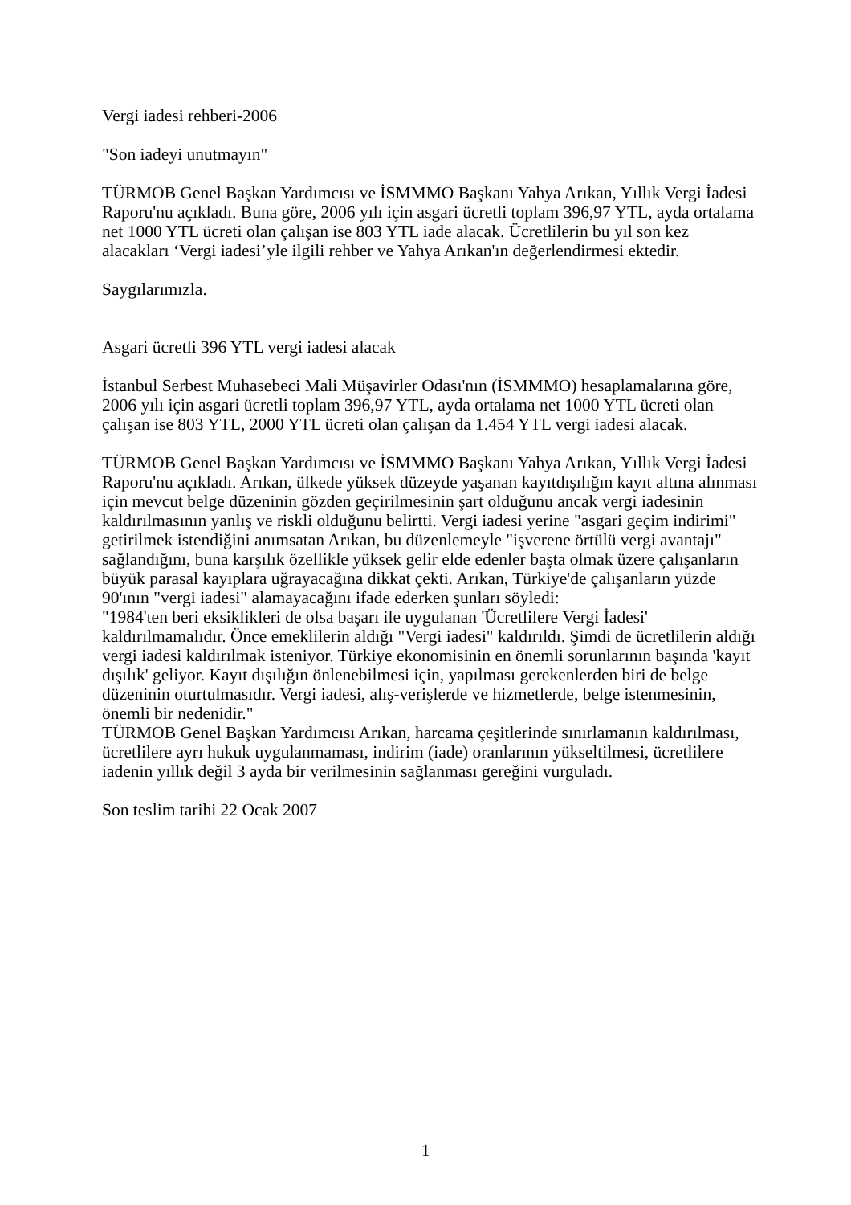Vergi iadesi rehberi-2006
"Son iadeyi unutmayın"
TÜRMOB Genel Başkan Yardımcısı ve İSMMMO Başkanı Yahya Arıkan, Yıllık Vergi İadesi Raporu'nu açıkladı. Buna göre, 2006 yılı için asgari ücretli toplam 396,97 YTL, ayda ortalama net 1000 YTL ücreti olan çalışan ise 803 YTL iade alacak. Ücretlilerin bu yıl son kez alacakları ‘Vergi iadesi’yle ilgili rehber ve Yahya Arıkan'ın değerlendirmesi ektedir.
Saygılarımızla.
Asgari ücretli 396 YTL vergi iadesi alacak
İstanbul Serbest Muhasebeci Mali Müşavirler Odası'nın (İSMMMO) hesaplamalarına göre, 2006 yılı için asgari ücretli toplam 396,97 YTL, ayda ortalama net 1000 YTL ücreti olan çalışan ise 803 YTL, 2000 YTL ücreti olan çalışan da 1.454 YTL vergi iadesi alacak.
TÜRMOB Genel Başkan Yardımcısı ve İSMMMO Başkanı Yahya Arıkan, Yıllık Vergi İadesi Raporu'nu açıkladı. Arıkan, ülkede yüksek düzeyde yaşanan kayıtdışılığın kayıt altına alınması için mevcut belge düzeninin gözden geçirilmesinin şart olduğunu ancak vergi iadesinin kaldırılmasının yanlış ve riskli olduğunu belirtti. Vergi iadesi yerine "asgari geçim indirimi" getirilmek istendiğini anımsatan Arıkan, bu düzenlemeyle "işverene örtülü vergi avantajı" sağlandığını, buna karşılık özellikle yüksek gelir elde edenler başta olmak üzere çalışanların büyük parasal kayıplara uğrayacağına dikkat çekti. Arıkan, Türkiye'de çalışanların yüzde 90'ının "vergi iadesi" alamayacağını ifade ederken şunları söyledi:
"1984'ten beri eksiklikleri de olsa başarı ile uygulanan 'Ücretlilere Vergi İadesi' kaldırılmamalıdır. Önce emeklilerin aldığı "Vergi iadesi" kaldırıldı. Şimdi de ücretlilerin aldığı vergi iadesi kaldırılmak isteniyor. Türkiye ekonomisinin en önemli sorunlarının başında 'kayıt dışılık' geliyor. Kayıt dışılığın önlenebilmesi için, yapılması gerekenlerden biri de belge düzeninin oturtulmasıdır. Vergi iadesi, alış-verişlerde ve hizmetlerde, belge istenmesinin, önemli bir nedenidir."
TÜRMOB Genel Başkan Yardımcısı Arıkan, harcama çeşitlerinde sınırlamanın kaldırılması, ücretlilere ayrı hukuk uygulanmaması, indirim (iade) oranlarının yükseltilmesi, ücretlilere iadenin yıllık değil 3 ayda bir verilmesinin sağlanması gereğini vurguladı.
Son teslim tarihi 22 Ocak 2007
1